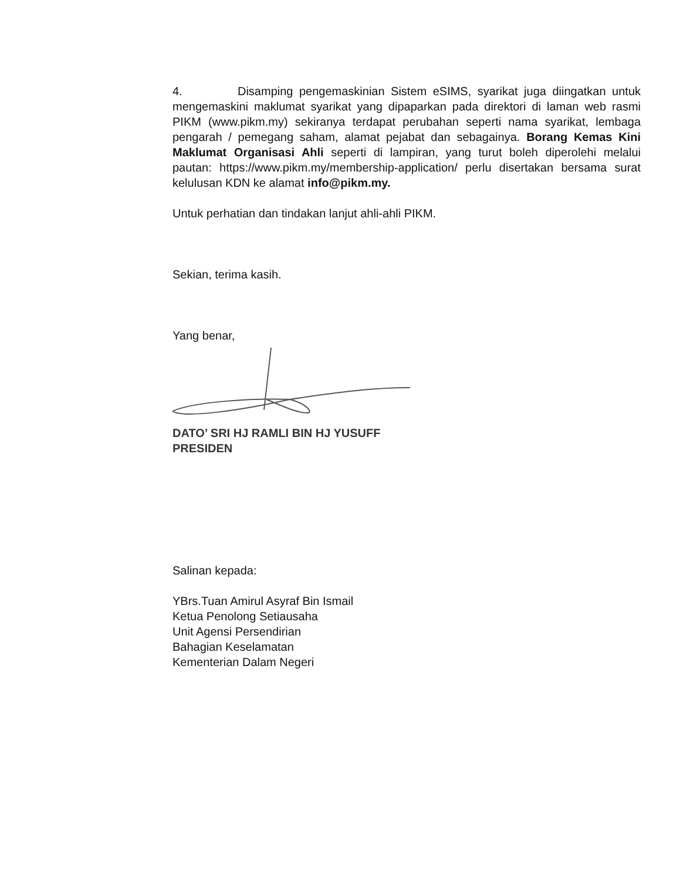4. Disamping pengemaskinian Sistem eSIMS, syarikat juga diingatkan untuk mengemaskini maklumat syarikat yang dipaparkan pada direktori di laman web rasmi PIKM (www.pikm.my) sekiranya terdapat perubahan seperti nama syarikat, lembaga pengarah / pemegang saham, alamat pejabat dan sebagainya. Borang Kemas Kini Maklumat Organisasi Ahli seperti di lampiran, yang turut boleh diperolehi melalui pautan: https://www.pikm.my/membership-application/ perlu disertakan bersama surat kelulusan KDN ke alamat info@pikm.my.
Untuk perhatian dan tindakan lanjut ahli-ahli PIKM.
Sekian, terima kasih.
Yang benar,
DATO’ SRI HJ RAMLI BIN HJ YUSUFF
PRESIDEN
Salinan kepada:
YBrs.Tuan Amirul Asyraf Bin Ismail
Ketua Penolong Setiausaha
Unit Agensi Persendirian
Bahagian Keselamatan
Kementerian Dalam Negeri